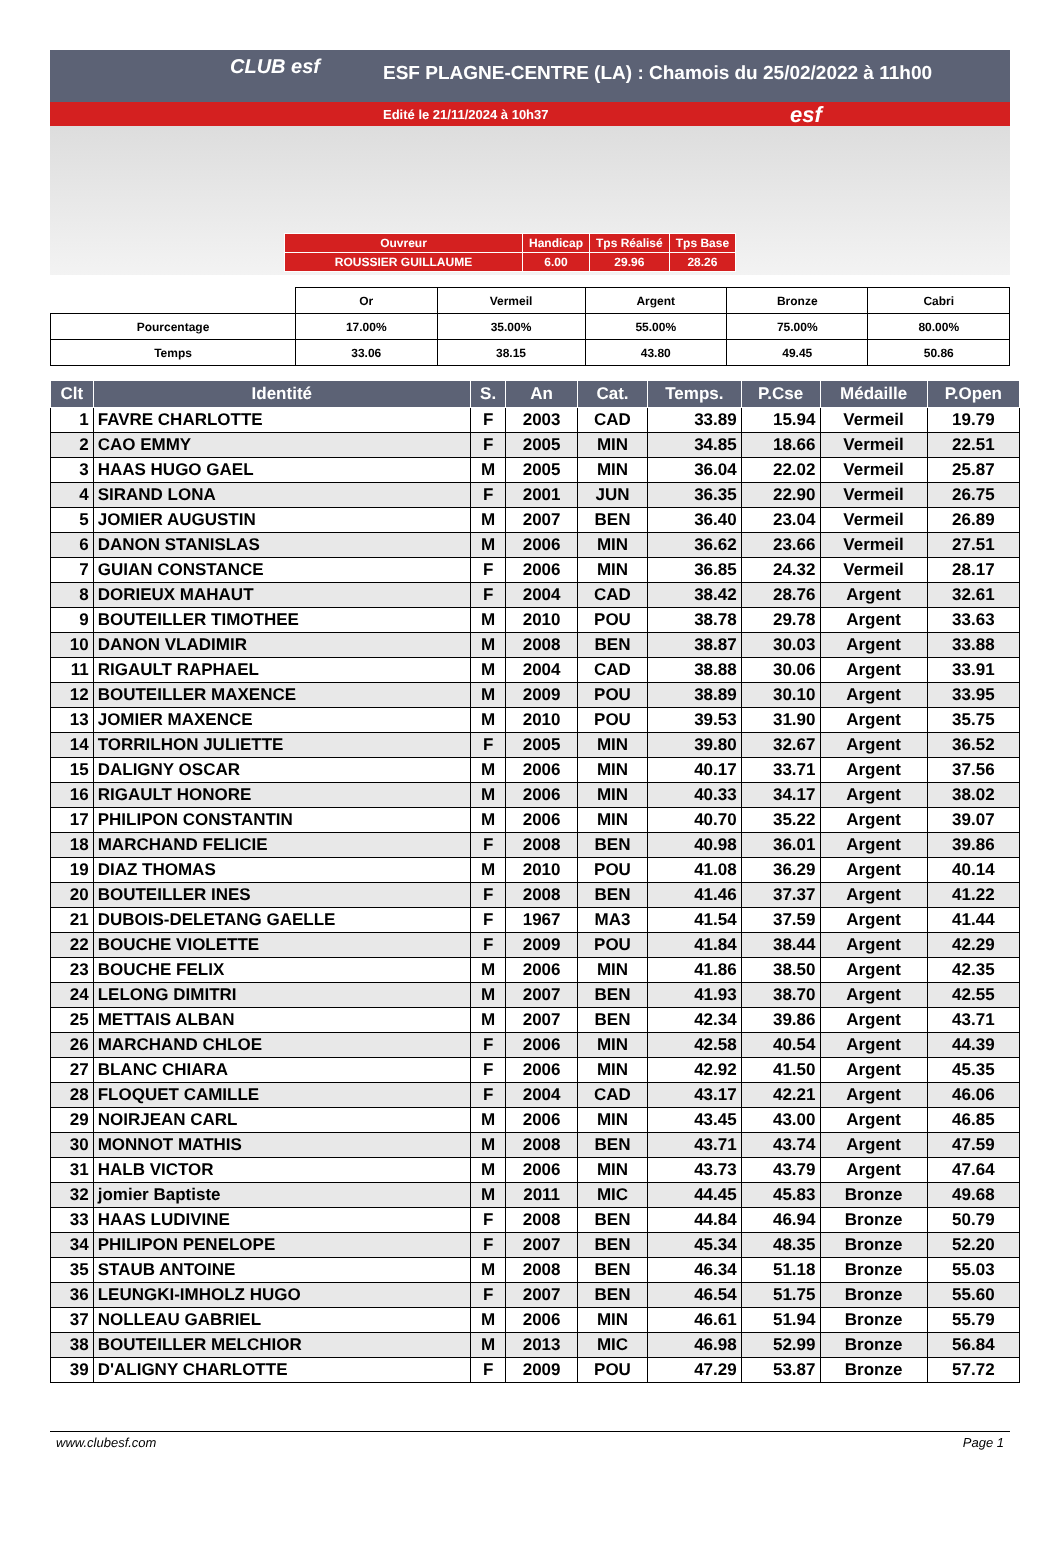CLUB esf
ESF PLAGNE-CENTRE (LA) : Chamois du 25/02/2022 à 11h00
Edité le 21/11/2024 à 10h37 esf
| Ouvreur | Handicap | Tps Réalisé | Tps Base |
| ROUSSIER GUILLAUME | 6.00 | 29.96 | 28.26 |
| | Or | Vermeil | Argent | Bronze | Cabri |
| Pourcentage | 17.00% | 35.00% | 55.00% | 75.00% | 80.00% |
| Temps | 33.06 | 38.15 | 43.80 | 49.45 | 50.86 |
| Clt | Identité | S. | An | Cat. | Temps. | P.Cse | Médaille | P.Open |
| --- | --- | --- | --- | --- | --- | --- | --- | --- |
| 1 | FAVRE CHARLOTTE | F | 2003 | CAD | 33.89 | 15.94 | Vermeil | 19.79 |
| 2 | CAO EMMY | F | 2005 | MIN | 34.85 | 18.66 | Vermeil | 22.51 |
| 3 | HAAS HUGO GAEL | M | 2005 | MIN | 36.04 | 22.02 | Vermeil | 25.87 |
| 4 | SIRAND LONA | F | 2001 | JUN | 36.35 | 22.90 | Vermeil | 26.75 |
| 5 | JOMIER AUGUSTIN | M | 2007 | BEN | 36.40 | 23.04 | Vermeil | 26.89 |
| 6 | DANON STANISLAS | M | 2006 | MIN | 36.62 | 23.66 | Vermeil | 27.51 |
| 7 | GUIAN CONSTANCE | F | 2006 | MIN | 36.85 | 24.32 | Vermeil | 28.17 |
| 8 | DORIEUX MAHAUT | F | 2004 | CAD | 38.42 | 28.76 | Argent | 32.61 |
| 9 | BOUTEILLER TIMOTHEE | M | 2010 | POU | 38.78 | 29.78 | Argent | 33.63 |
| 10 | DANON VLADIMIR | M | 2008 | BEN | 38.87 | 30.03 | Argent | 33.88 |
| 11 | RIGAULT RAPHAEL | M | 2004 | CAD | 38.88 | 30.06 | Argent | 33.91 |
| 12 | BOUTEILLER MAXENCE | M | 2009 | POU | 38.89 | 30.10 | Argent | 33.95 |
| 13 | JOMIER MAXENCE | M | 2010 | POU | 39.53 | 31.90 | Argent | 35.75 |
| 14 | TORRILHON JULIETTE | F | 2005 | MIN | 39.80 | 32.67 | Argent | 36.52 |
| 15 | DALIGNY OSCAR | M | 2006 | MIN | 40.17 | 33.71 | Argent | 37.56 |
| 16 | RIGAULT HONORE | M | 2006 | MIN | 40.33 | 34.17 | Argent | 38.02 |
| 17 | PHILIPON CONSTANTIN | M | 2006 | MIN | 40.70 | 35.22 | Argent | 39.07 |
| 18 | MARCHAND FELICIE | F | 2008 | BEN | 40.98 | 36.01 | Argent | 39.86 |
| 19 | DIAZ THOMAS | M | 2010 | POU | 41.08 | 36.29 | Argent | 40.14 |
| 20 | BOUTEILLER INES | F | 2008 | BEN | 41.46 | 37.37 | Argent | 41.22 |
| 21 | DUBOIS-DELETANG GAELLE | F | 1967 | MA3 | 41.54 | 37.59 | Argent | 41.44 |
| 22 | BOUCHE VIOLETTE | F | 2009 | POU | 41.84 | 38.44 | Argent | 42.29 |
| 23 | BOUCHE FELIX | M | 2006 | MIN | 41.86 | 38.50 | Argent | 42.35 |
| 24 | LELONG DIMITRI | M | 2007 | BEN | 41.93 | 38.70 | Argent | 42.55 |
| 25 | METTAIS ALBAN | M | 2007 | BEN | 42.34 | 39.86 | Argent | 43.71 |
| 26 | MARCHAND CHLOE | F | 2006 | MIN | 42.58 | 40.54 | Argent | 44.39 |
| 27 | BLANC CHIARA | F | 2006 | MIN | 42.92 | 41.50 | Argent | 45.35 |
| 28 | FLOQUET CAMILLE | F | 2004 | CAD | 43.17 | 42.21 | Argent | 46.06 |
| 29 | NOIRJEAN CARL | M | 2006 | MIN | 43.45 | 43.00 | Argent | 46.85 |
| 30 | MONNOT MATHIS | M | 2008 | BEN | 43.71 | 43.74 | Argent | 47.59 |
| 31 | HALB VICTOR | M | 2006 | MIN | 43.73 | 43.79 | Argent | 47.64 |
| 32 | jomier Baptiste | M | 2011 | MIC | 44.45 | 45.83 | Bronze | 49.68 |
| 33 | HAAS LUDIVINE | F | 2008 | BEN | 44.84 | 46.94 | Bronze | 50.79 |
| 34 | PHILIPON PENELOPE | F | 2007 | BEN | 45.34 | 48.35 | Bronze | 52.20 |
| 35 | STAUB ANTOINE | M | 2008 | BEN | 46.34 | 51.18 | Bronze | 55.03 |
| 36 | LEUNGKI-IMHOLZ HUGO | F | 2007 | BEN | 46.54 | 51.75 | Bronze | 55.60 |
| 37 | NOLLEAU GABRIEL | M | 2006 | MIN | 46.61 | 51.94 | Bronze | 55.79 |
| 38 | BOUTEILLER MELCHIOR | M | 2013 | MIC | 46.98 | 52.99 | Bronze | 56.84 |
| 39 | D'ALIGNY CHARLOTTE | F | 2009 | POU | 47.29 | 53.87 | Bronze | 57.72 |
www.clubesf.com Page 1